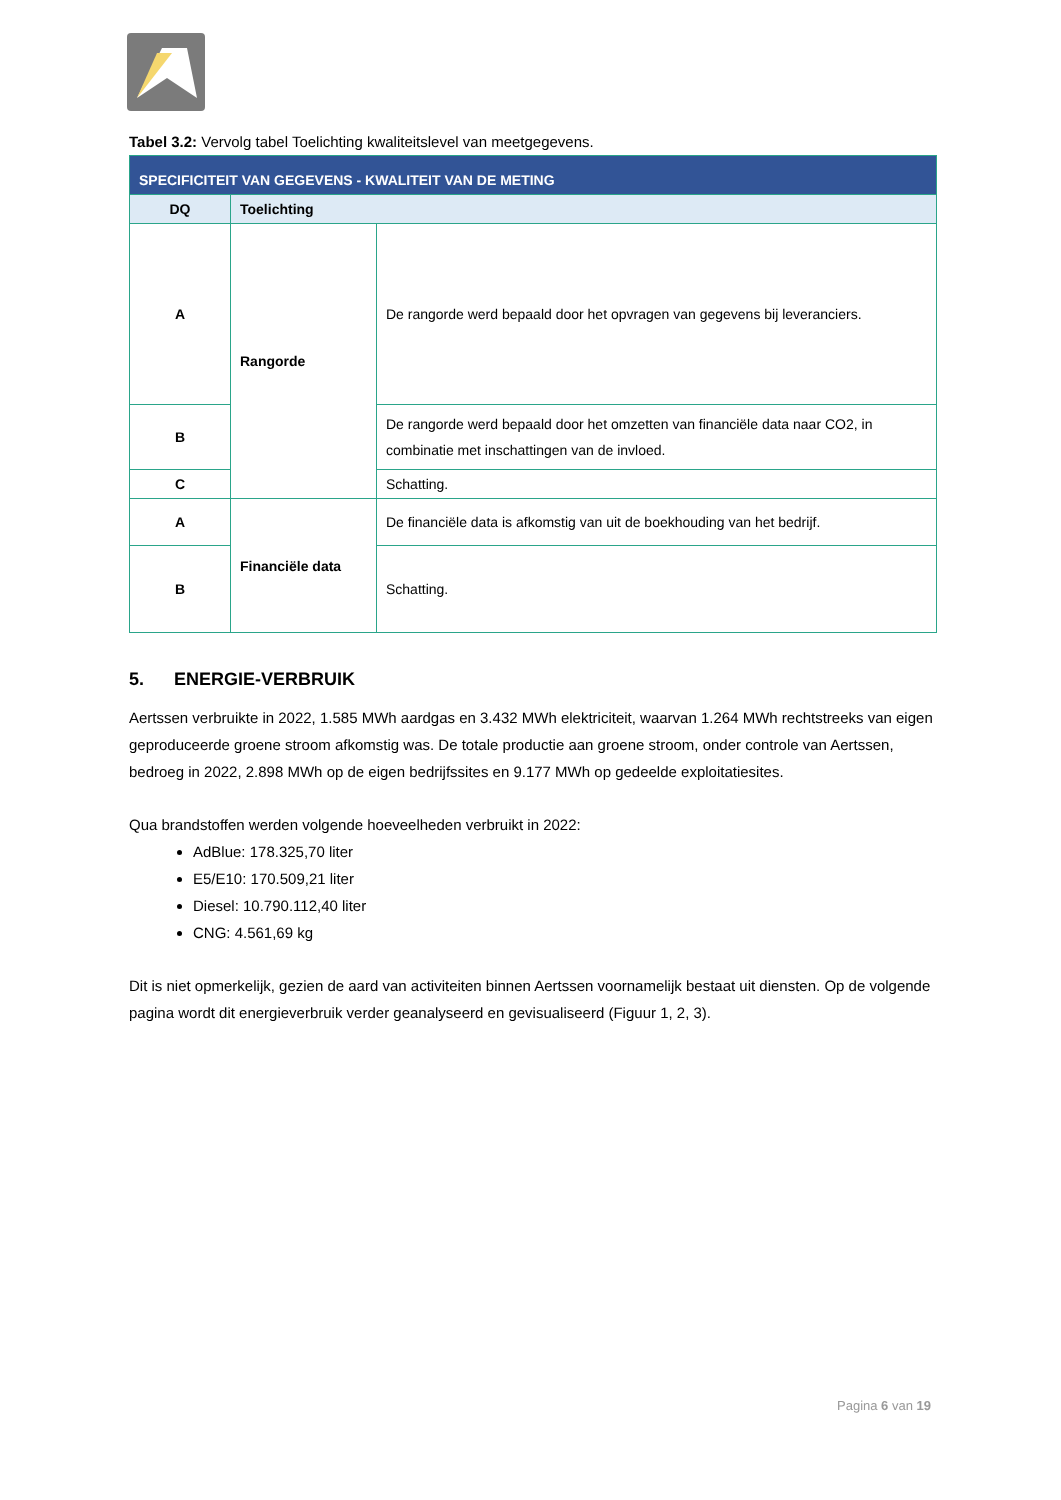Tabel 3.2: Vervolg tabel Toelichting kwaliteitslevel van meetgegevens.
| SPECIFICITEIT VAN GEGEVENS - KWALITEIT VAN DE METING | | |
| DQ | Toelichting | |
| A | Rangorde | De rangorde werd bepaald door het opvragen van gegevens bij leveranciers. |
| B | | De rangorde werd bepaald door het omzetten van financiële data naar CO2, in combinatie met inschattingen van de invloed. |
| C | | Schatting. |
| A | Financiële data | De financiële data is afkomstig van uit de boekhouding van het bedrijf. |
| B | | Schatting. |
5. ENERGIE-VERBRUIK
Aertssen verbruikte in 2022, 1.585 MWh aardgas en 3.432 MWh elektriciteit, waarvan 1.264 MWh rechtstreeks van eigen geproduceerde groene stroom afkomstig was. De totale productie aan groene stroom, onder controle van Aertssen, bedroeg in 2022, 2.898 MWh op de eigen bedrijfssites en 9.177 MWh op gedeelde exploitatiesites.
Qua brandstoffen werden volgende hoeveelheden verbruikt in 2022:
AdBlue: 178.325,70 liter
E5/E10: 170.509,21 liter
Diesel: 10.790.112,40 liter
CNG: 4.561,69 kg
Dit is niet opmerkelijk, gezien de aard van activiteiten binnen Aertssen voornamelijk bestaat uit diensten. Op de volgende pagina wordt dit energieverbruik verder geanalyseerd en gevisualiseerd (Figuur 1, 2, 3).
Pagina 6 van 19